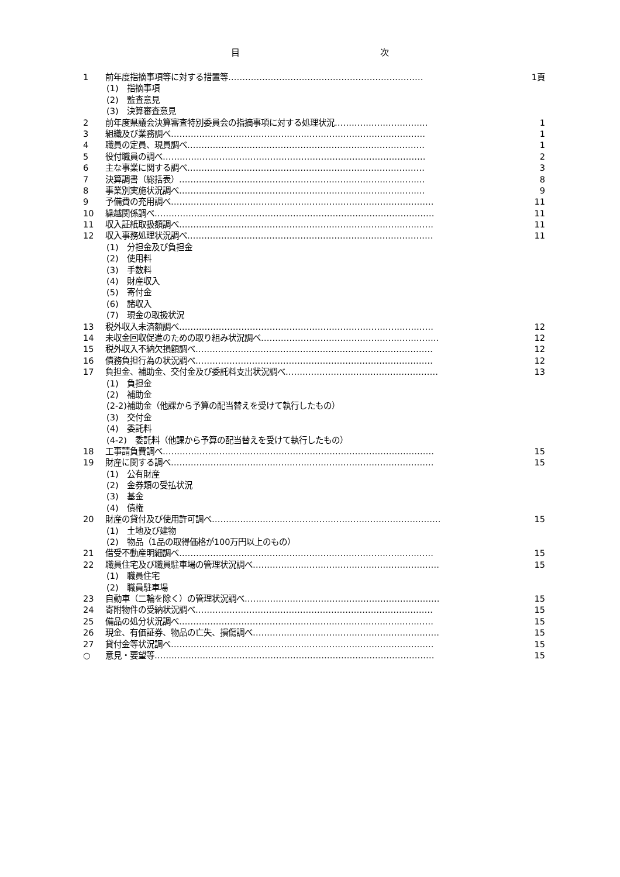目 次
1 前年度指摘事項等に対する措置等……………………………………………………………
1頁
(1)　指摘事項
(2)　監査意見
(3)　決算審査意見
2 前年度県議会決算審査特別委員会の指摘事項に対する処理状況……………………………
1
3 組織及び業務調べ………………………………………………………………………………
1
4 職員の定員、現員調べ…………………………………………………………………………
1
5 役付職員の調べ…………………………………………………………………………………
2
6 主な事業に関する調べ…………………………………………………………………………
3
7 決算調書（総括表）……………………………………………………………………………
8
8 事業別実施状況調べ……………………………………………………………………………
9
9 予備費の充用調べ…………………………………………………………………………………
11
10 繰越関係調べ………………………………………………………………………………………
11
11 収入証紙取扱額調べ………………………………………………………………………………
11
12 収入事務処理状況調べ……………………………………………………………………………
11
(1)　分担金及び負担金
(2)　使用料
(3)　手数料
(4)　財産収入
(5)　寄付金
(6)　諸収入
(7)　現金の取扱状況
13 税外収入未済額調べ………………………………………………………………………………
12
14 未収金回収促進のための取り組み状況調べ………………………………………………………
12
15 税外収入不納欠損額調べ…………………………………………………………………………
12
16 債務負担行為の状況調べ…………………………………………………………………………
12
17 負担金、補助金、交付金及び委託料支出状況調べ………………………………………………
13
(1)　負担金
(2)　補助金
(2-2)補助金（他課から予算の配当替えを受けて執行したもの）
(3)　交付金
(4)　委託料
(4-2)　委託料（他課から予算の配当替えを受けて執行したもの）
18 工事請負費調べ……………………………………………………………………………………
15
19 財産に関する調べ…………………………………………………………………………………
15
(1)　公有財産
(2)　金券類の受払状況
(3)　基金
(4)　債権
20 財産の貸付及び使用許可調べ………………………………………………………………………
15
(1)　土地及び建物
(2)　物品（1品の取得価格が100万円以上のもの）
21 借受不動産明細調べ………………………………………………………………………………
15
22 職員住宅及び職員駐車場の管理状況調べ…………………………………………………………
15
(1)　職員住宅
(2)　職員駐車場
23 自動車（二輪を除く）の管理状況調べ……………………………………………………………
15
24 寄附物件の受納状況調べ…………………………………………………………………………
15
25 備品の処分状況調べ………………………………………………………………………………
15
26 現金、有価証券、物品の亡失、損傷調べ…………………………………………………………
15
27 貸付金等状況調べ…………………………………………………………………………………
15
○ 意見・要望等………………………………………………………………………………………
15